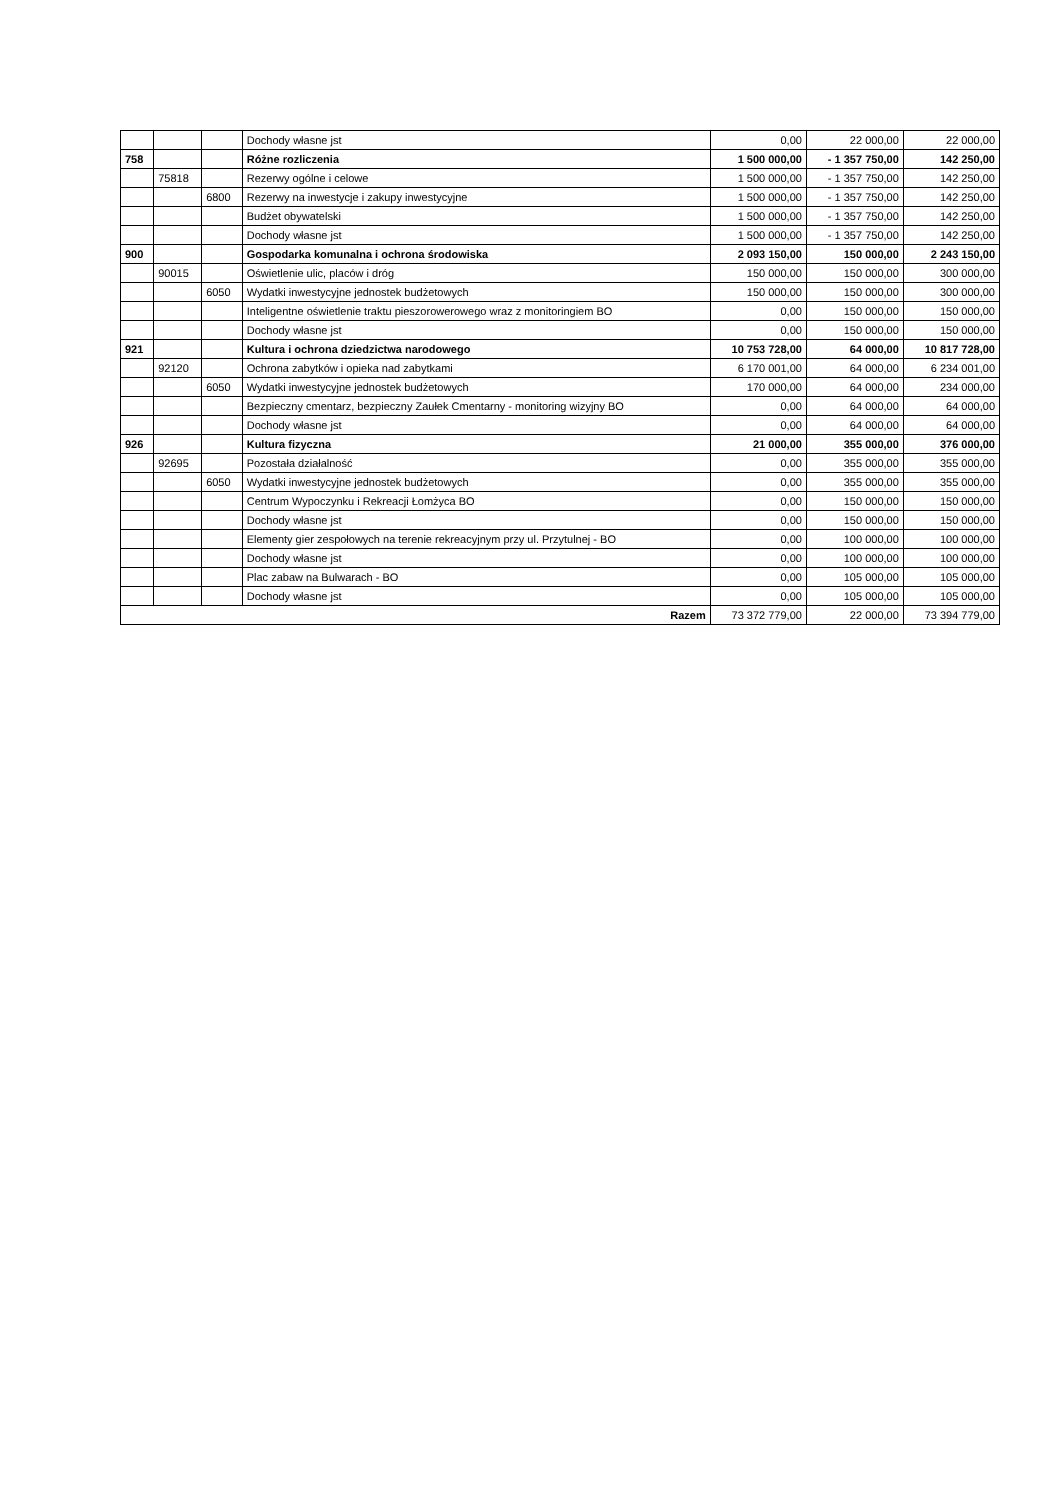| | | | Dochody własne jst | 0,00 | 22 000,00 | 22 000,00 |
| 758 | | | Różne rozliczenia | 1 500 000,00 | - 1 357 750,00 | 142 250,00 |
| | 75818 | | Rezerwy ogólne i celowe | 1 500 000,00 | - 1 357 750,00 | 142 250,00 |
| | | 6800 | Rezerwy na inwestycje i zakupy inwestycyjne | 1 500 000,00 | - 1 357 750,00 | 142 250,00 |
| | | | Budżet obywatelski | 1 500 000,00 | - 1 357 750,00 | 142 250,00 |
| | | | Dochody własne jst | 1 500 000,00 | - 1 357 750,00 | 142 250,00 |
| 900 | | | Gospodarka komunalna i ochrona środowiska | 2 093 150,00 | 150 000,00 | 2 243 150,00 |
| | 90015 | | Oświetlenie ulic, placów i dróg | 150 000,00 | 150 000,00 | 300 000,00 |
| | | 6050 | Wydatki inwestycyjne jednostek budżetowych | 150 000,00 | 150 000,00 | 300 000,00 |
| | | | Inteligentne oświetlenie traktu pieszorowerowego wraz z monitoringiem BO | 0,00 | 150 000,00 | 150 000,00 |
| | | | Dochody własne jst | 0,00 | 150 000,00 | 150 000,00 |
| 921 | | | Kultura i ochrona dziedzictwa narodowego | 10 753 728,00 | 64 000,00 | 10 817 728,00 |
| | 92120 | | Ochrona zabytków i opieka nad zabytkami | 6 170 001,00 | 64 000,00 | 6 234 001,00 |
| | | 6050 | Wydatki inwestycyjne jednostek budżetowych | 170 000,00 | 64 000,00 | 234 000,00 |
| | | | Bezpieczny cmentarz, bezpieczny Zaułek Cmentarny - monitoring wizyjny BO | 0,00 | 64 000,00 | 64 000,00 |
| | | | Dochody własne jst | 0,00 | 64 000,00 | 64 000,00 |
| 926 | | | Kultura fizyczna | 21 000,00 | 355 000,00 | 376 000,00 |
| | 92695 | | Pozostała działalność | 0,00 | 355 000,00 | 355 000,00 |
| | | 6050 | Wydatki inwestycyjne jednostek budżetowych | 0,00 | 355 000,00 | 355 000,00 |
| | | | Centrum Wypoczynku i Rekreacji Łomżyca BO | 0,00 | 150 000,00 | 150 000,00 |
| | | | Dochody własne jst | 0,00 | 150 000,00 | 150 000,00 |
| | | | Elementy gier zespołowych na terenie rekreacyjnym przy ul. Przytulnej - BO | 0,00 | 100 000,00 | 100 000,00 |
| | | | Dochody własne jst | 0,00 | 100 000,00 | 100 000,00 |
| | | | Plac zabaw na Bulwarach - BO | 0,00 | 105 000,00 | 105 000,00 |
| | | | Dochody własne jst | 0,00 | 105 000,00 | 105 000,00 |
| Razem | | | | 73 372 779,00 | 22 000,00 | 73 394 779,00 |